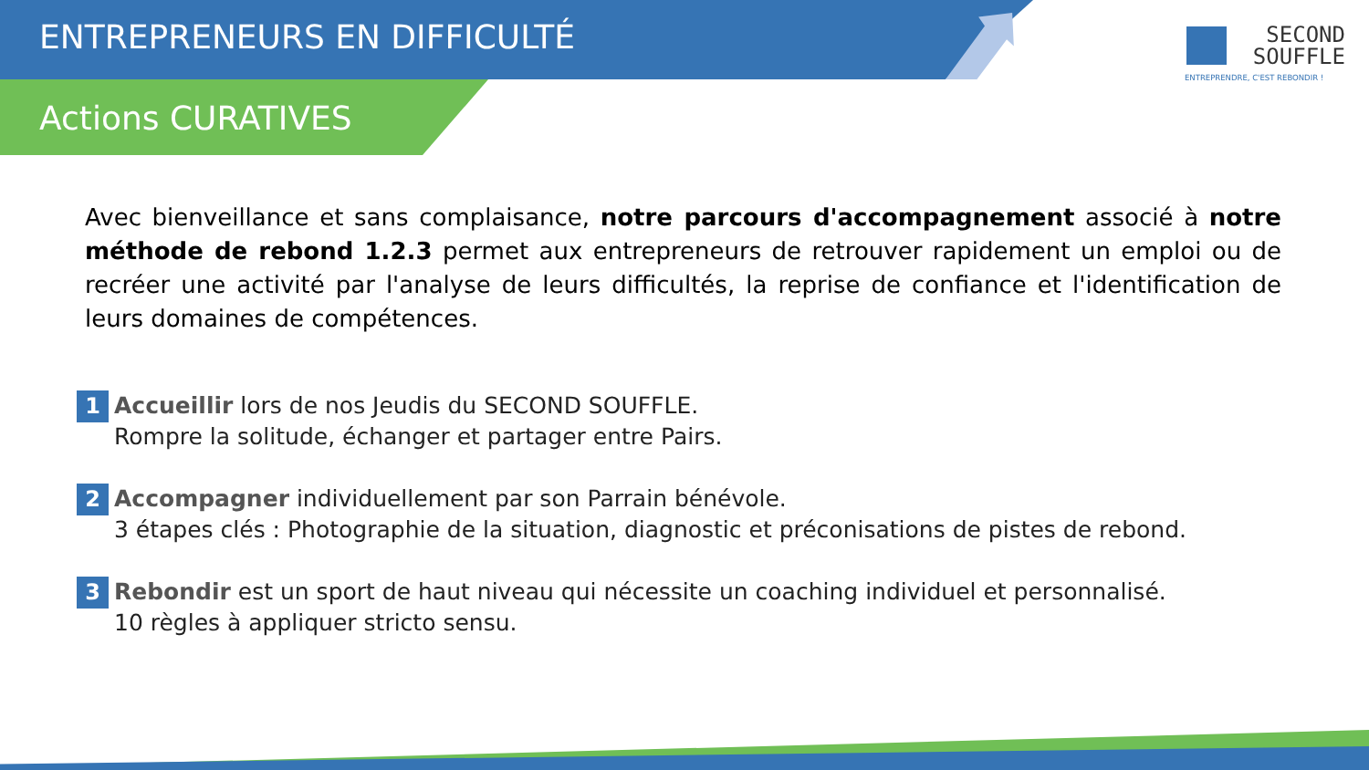ENTREPRENEURS EN DIFFICULTÉ
Actions CURATIVES
SECOND
SOUFFLE
ENTREPRENDRE, C'EST REBONDIR !
Avec bienveillance et sans complaisance, notre parcours d'accompagnement associé à notre méthode de rebond 1.2.3 permet aux entrepreneurs de retrouver rapidement un emploi ou de recréer une activité par l'analyse de leurs difficultés, la reprise de confiance et l'identification de leurs domaines de compétences.
1
Accueillir lors de nos Jeudis du SECOND SOUFFLE.
Rompre la solitude, échanger et partager entre Pairs.
2
Accompagner individuellement par son Parrain bénévole.
3 étapes clés : Photographie de la situation, diagnostic et préconisations de pistes de rebond.
3
Rebondir est un sport de haut niveau qui nécessite un coaching individuel et personnalisé.
10 règles à appliquer stricto sensu.